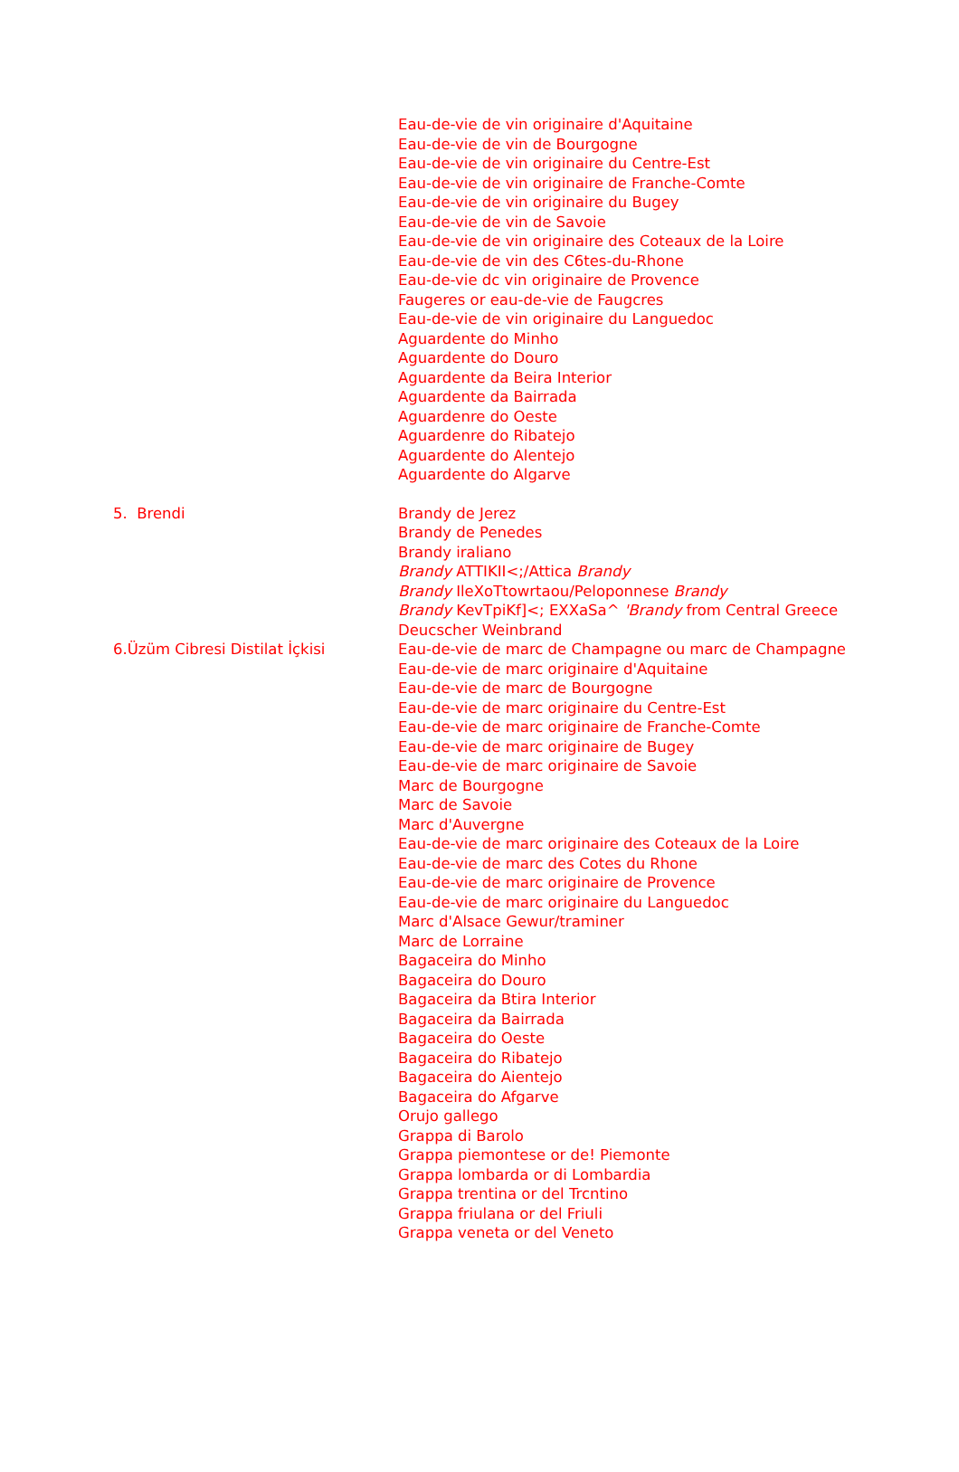| | Eau-de-vie de vin originaire d'Aquitaine Eau-de-vie de vin de Bourgogne Eau-de-vie de vin originaire du Centre-Est Eau-de-vie de vin originaire de Franche-Comte Eau-de-vie de vin originaire du Bugey Eau-de-vie de vin de Savoie Eau-de-vie de vin originaire des Coteaux de la Loire Eau-de-vie de vin des C6tes-du-Rhone Eau-de-vie dc vin originaire de Provence Faugeres or eau-de-vie de Faugcres Eau-de-vie de vin originaire du Languedoc Aguardente do Minho Aguardente do Douro Aguardente da Beira Interior Aguardente da Bairrada Aguardenre do Oeste Aguardenre do Ribatejo Aguardente do Alentejo Aguardente do Algarve |
| 5. Brendi | Brandy de Jerez Brandy de Penedes Brandy iraliano Brandy ATTIKII<;/Attica Brandy Brandy IleXoTtowrtaou/Peloponnese Brandy Brandy KevTpiKf]<; EXXaSa^ 'Brandy from Central Greece Deucscher Weinbrand |
| 6.Üzüm Cibresi Distilat İçkisi | Eau-de-vie de marc de Champagne ou marc de Champagne Eau-de-vie de marc originaire d'Aquitaine Eau-de-vie de marc de Bourgogne Eau-de-vie de marc originaire du Centre-Est Eau-de-vie de marc originaire de Franche-Comte Eau-de-vie de marc originaire de Bugey Eau-de-vie de marc originaire de Savoie Marc de Bourgogne Marc de Savoie Marc d'Auvergne Eau-de-vie de marc originaire des Coteaux de la Loire Eau-de-vie de marc des Cotes du Rhone Eau-de-vie de marc originaire de Provence Eau-de-vie de marc originaire du Languedoc Marc d'Alsace Gewur/traminer Marc de Lorraine Bagaceira do Minho Bagaceira do Douro Bagaceira da Btira Interior Bagaceira da Bairrada Bagaceira do Oeste Bagaceira do Ribatejo Bagaceira do Aientejo Bagaceira do Afgarve Orujo gallego Grappa di Barolo Grappa piemontese or de! Piemonte Grappa lombarda or di Lombardia Grappa trentina or del Trcntino Grappa friulana or del Friuli Grappa veneta or del Veneto |